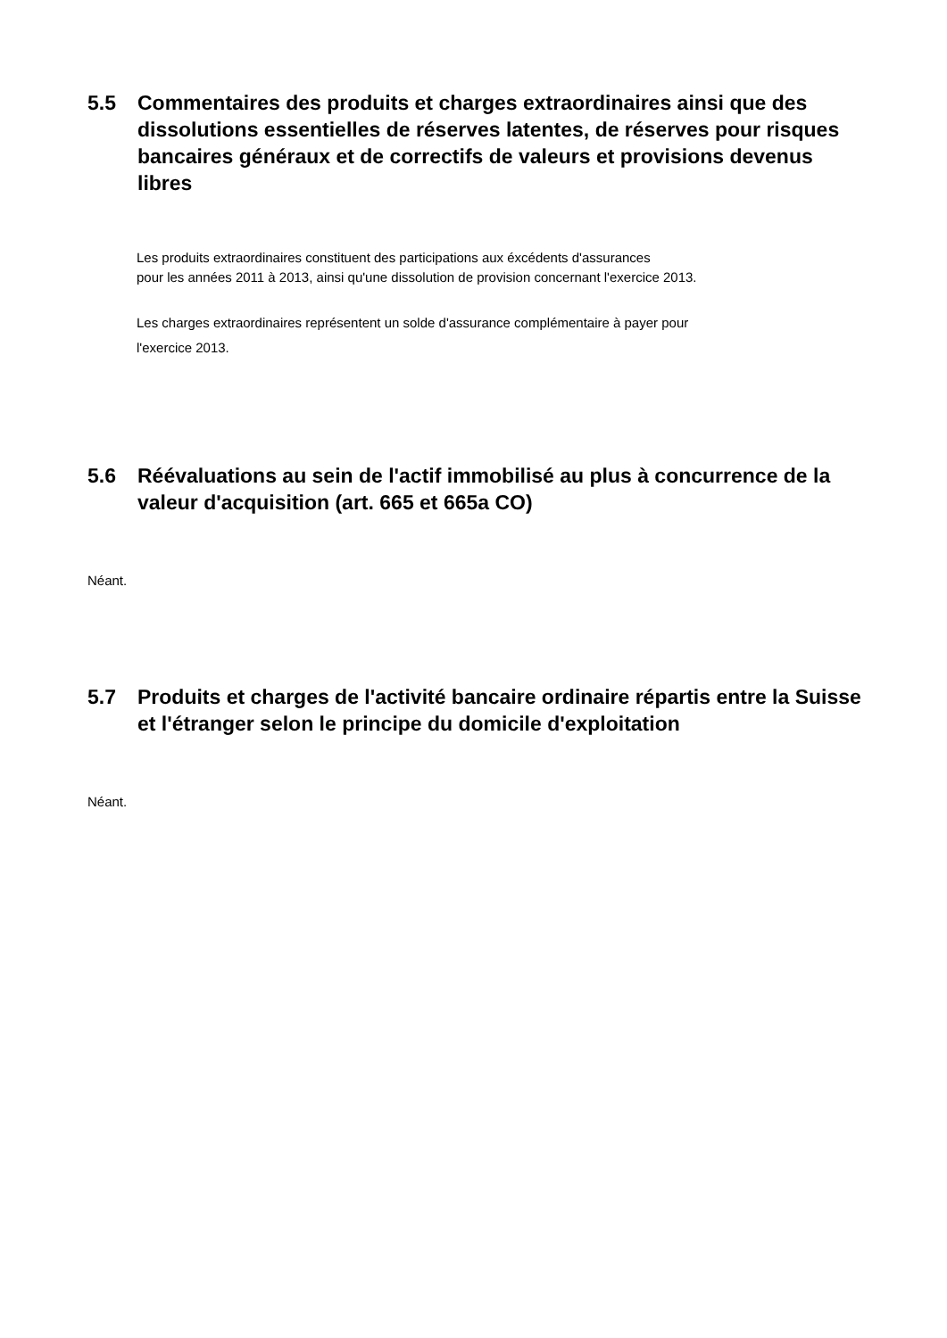5.5 Commentaires des produits et charges extraordinaires ainsi que des dissolutions essentielles de réserves latentes, de réserves pour risques bancaires généraux et de correctifs de valeurs et provisions devenus libres
Les produits extraordinaires constituent des participations aux éxcédents d'assurances
pour les années 2011 à 2013, ainsi qu'une dissolution de provision concernant l'exercice 2013.
Les charges extraordinaires représentent un solde d'assurance complémentaire à payer pour
l'exercice 2013.
5.6 Réévaluations au sein de l'actif immobilisé au plus à concurrence de la valeur d'acquisition (art. 665 et 665a CO)
Néant.
5.7 Produits et charges de l'activité bancaire ordinaire répartis entre la Suisse et l'étranger selon le principe du domicile d'exploitation
Néant.